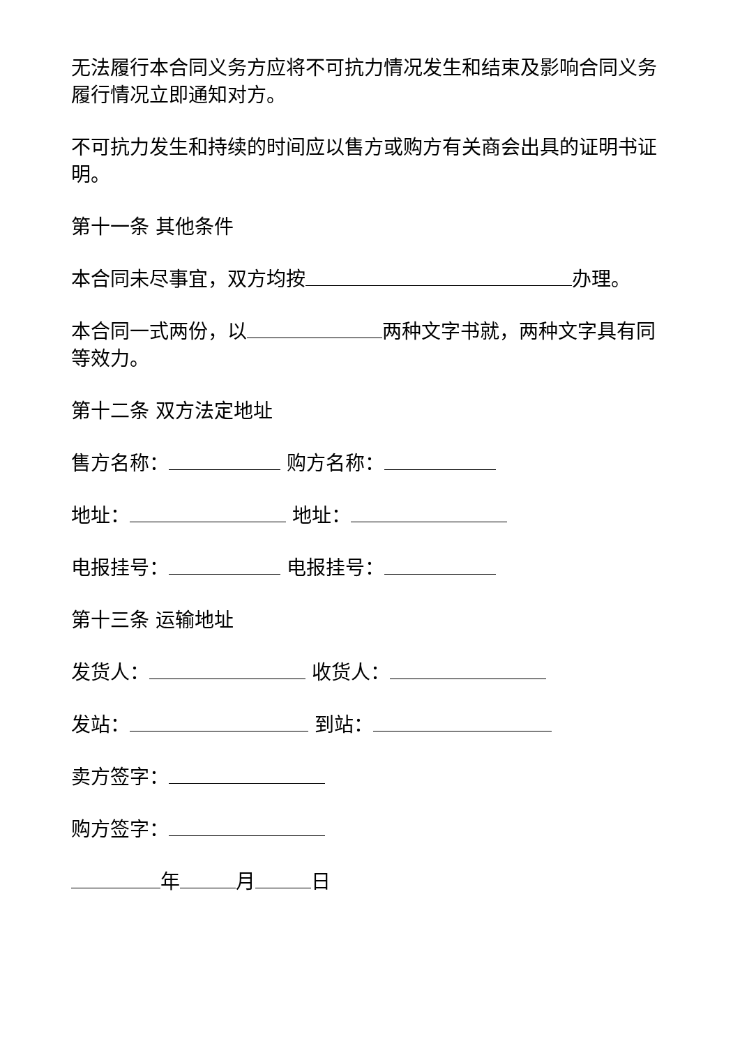无法履行本合同义务方应将不可抗力情况发生和结束及影响合同义务履行情况立即通知对方。
不可抗力发生和持续的时间应以售方或购方有关商会出具的证明书证明。
第十一条 其他条件
本合同未尽事宜，双方均按 办理。
本合同一式两份，以 两种文字书就，两种文字具有同等效力。
第十二条 双方法定地址
售方名称： 购方名称：
地址： 地址：
电报挂号： 电报挂号：
第十三条 运输地址
发货人： 收货人：
发站： 到站：
卖方签字：
购方签字：
年 月 日